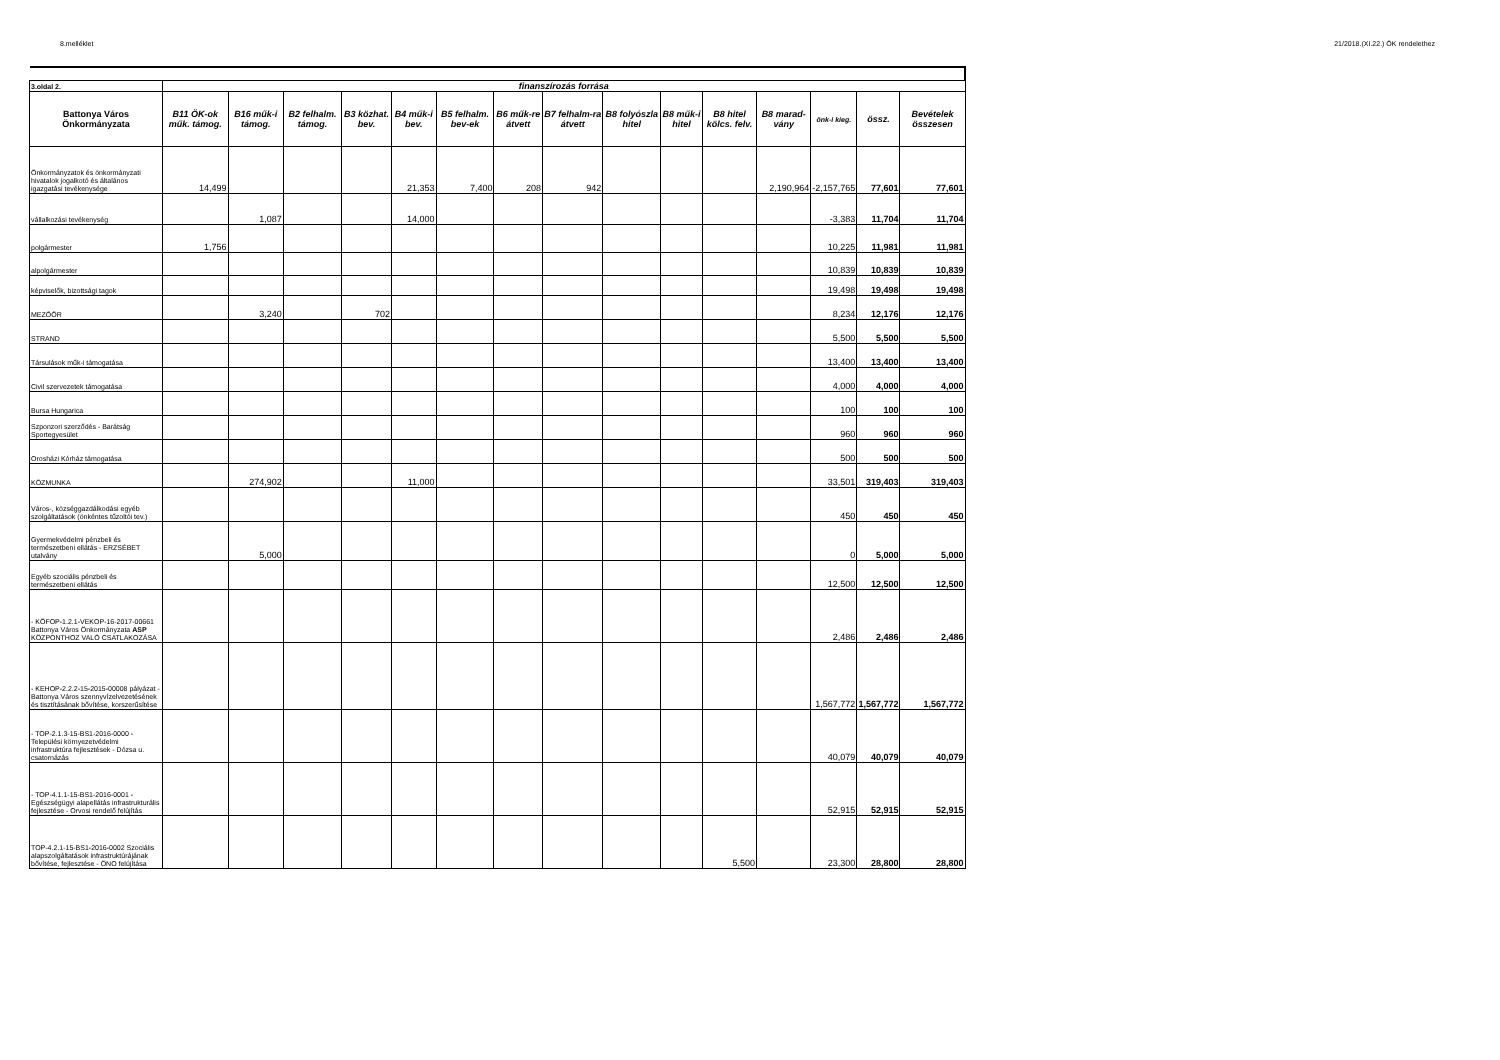8.melléklet 21/2018.(XI.22.) ÖK rendelethez
| 3.oldal 2. | finanszírozás forrása | | | | | | | | | | | | | | |
| --- | --- | --- | --- | --- | --- | --- | --- | --- | --- | --- | --- | --- | --- | --- | --- |
| Battonya Város Önkormányzata | B11 ÖK-ok műk. támog. | B16 műk-i támog. | B2 felhalm. támog. | B3 közhat. bev. | B4 műk-i bev. | B5 felhalm. bev-ek | B6 műk-re átvett | B7 felhalm-ra átvett | B8 folyószla hitel | B8 műk-i hitel | B8 hitel kölcs. felv. | B8 marad-vány | önk-i kieg. | össz. | Bevételek összesen |
| Önkormányzatok és önkormányzati hivatalok jogalkotó és általános igazgatási tevékenysége | 14,499 | | | | 21,353 | 7,400 | 208 | 942 | | | | 2,190,964 | -2,157,765 | 77,601 | 77,601 |
| vállalkozási tevékenység | | 1,087 | | | 14,000 | | | | | | | | -3,383 | 11,704 | 11,704 |
| polgármester | 1,756 | | | | | | | | | | | | 10,225 | 11,981 | 11,981 |
| alpolgármester | | | | | | | | | | | | | 10,839 | 10,839 | 10,839 |
| képviselők, bizottsági tagok | | | | | | | | | | | | | 19,498 | 19,498 | 19,498 |
| MEZŐŐR | | 3,240 | | 702 | | | | | | | | | 8,234 | 12,176 | 12,176 |
| STRAND | | | | | | | | | | | | | 5,500 | 5,500 | 5,500 |
| Társulások műk-i támogatása | | | | | | | | | | | | | 13,400 | 13,400 | 13,400 |
| Civil szervezetek támogatása | | | | | | | | | | | | | 4,000 | 4,000 | 4,000 |
| Bursa Hungarica | | | | | | | | | | | | | 100 | 100 | 100 |
| Szponzori szerződés - Barátság Sportegyesület | | | | | | | | | | | | | 960 | 960 | 960 |
| Orosházi Kórház támogatása | | | | | | | | | | | | | 500 | 500 | 500 |
| KÖZMUNKA | | 274,902 | | | 11,000 | | | | | | | | 33,501 | 319,403 | 319,403 |
| Város-, községgazdálkodási egyéb szolgáltatások (önkéntes tűzoltói tev.) | | | | | | | | | | | | | 450 | 450 | 450 |
| Gyermekvédelmi pénzbeli és természetbeni ellátás - ERZSÉBET utalvány | | 5,000 | | | | | | | | | | | 0 | 5,000 | 5,000 |
| Egyéb szociális pénzbeli és természetbeni ellátás | | | | | | | | | | | | | 12,500 | 12,500 | 12,500 |
| - KÖFOP-1.2.1-VEKOP-16-2017-00661 Battonya Város Önkormányzata ASP KÖZPONTHOZ VALÓ CSATLAKOZÁSA | | | | | | | | | | | | | 2,486 | 2,486 | 2,486 |
| - KEHOP-2.2.2-15-2015-00008 pályázat - Battonya Város szennyvízelvezetésének és tisztításának bővítése, korszerűsítése | | | | | | | | | | | | | 1,567,772 | 1,567,772 | 1,567,772 |
| - TOP-2.1.3-15-BS1-2016-0000 - Települési környezetvédelmi infrastruktúra fejlesztések - Dózsa u. csatornázás | | | | | | | | | | | | | 40,079 | 40,079 | 40,079 |
| - TOP-4.1.1-15-BS1-2016-0001 - Egészségügyi alapellátás infrastrukturális fejlesztése - Orvosi rendelő felújítás | | | | | | | | | | | | | 52,915 | 52,915 | 52,915 |
| TOP-4.2.1-15-BS1-2016-0002 Szociális alapszolgáltatások infrastruktúrájának bővítése, fejlesztése - ÖNO felújítása | | | | | | | | | | | 5,500 | | 23,300 | 28,800 | 28,800 |